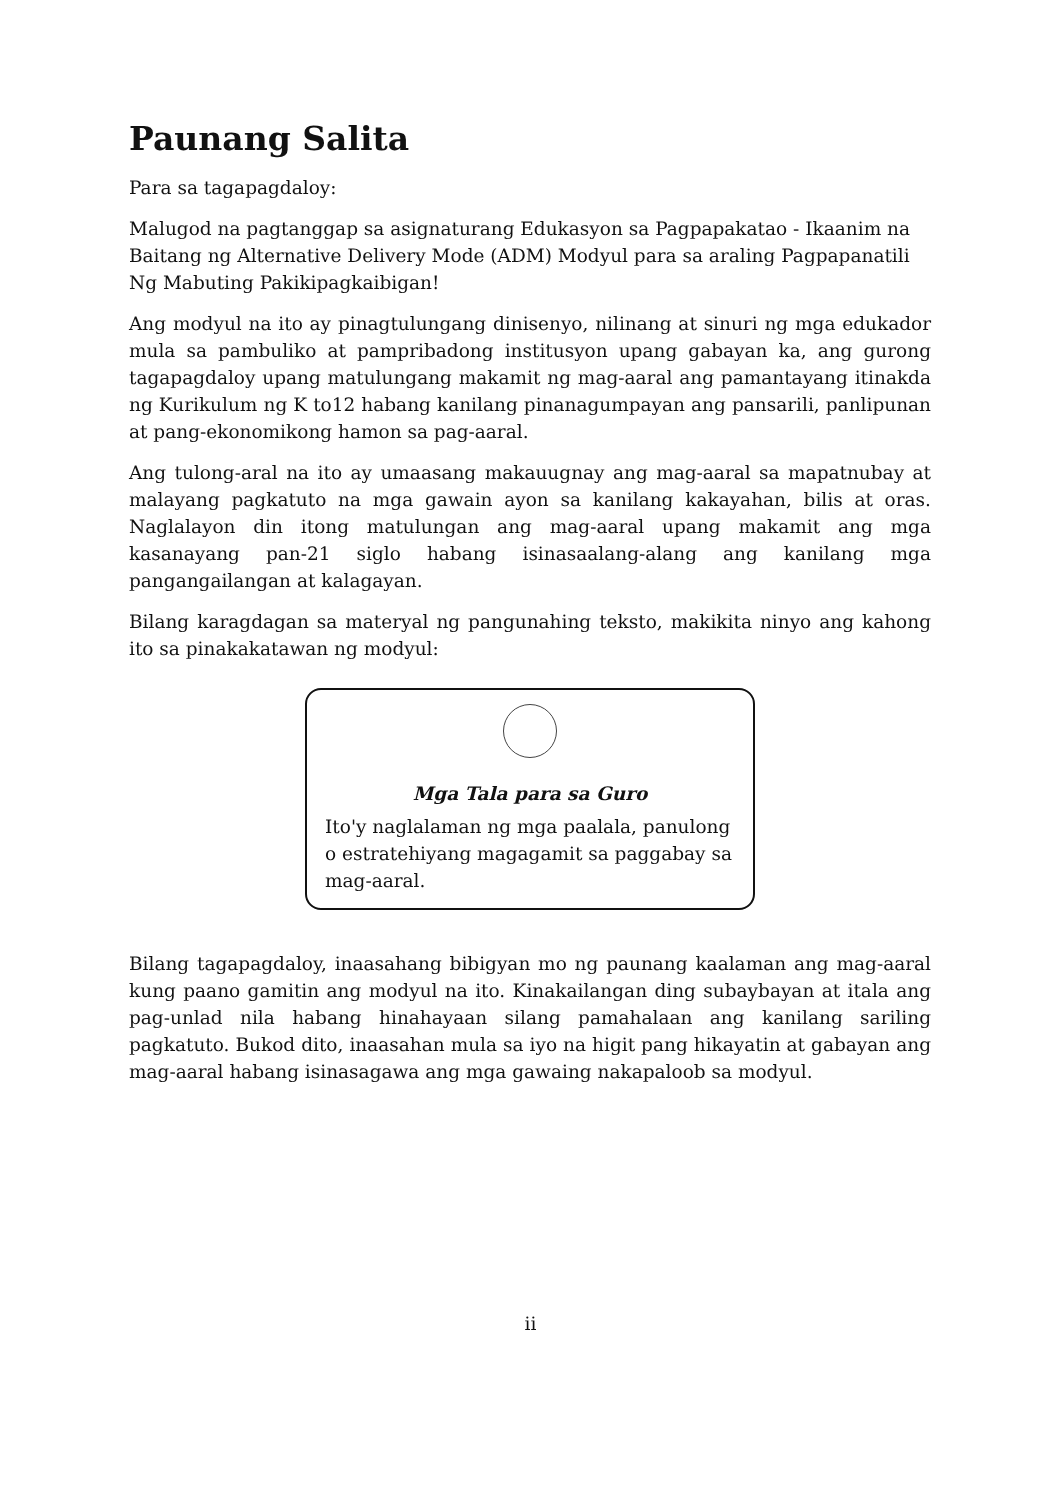Paunang Salita
Para sa tagapagdaloy:
Malugod na pagtanggap sa asignaturang Edukasyon sa Pagpapakatao - Ikaanim na Baitang ng Alternative Delivery Mode (ADM) Modyul para sa araling Pagpapanatili Ng Mabuting Pakikipagkaibigan!
Ang modyul na ito ay pinagtulungang dinisenyo, nilinang at sinuri ng mga edukador mula sa pambuliko at pampribadong institusyon upang gabayan ka, ang gurong tagapagdaloy upang matulungang makamit ng mag-aaral ang pamantayang itinakda ng Kurikulum ng K to12 habang kanilang pinanagumpayan ang pansarili, panlipunan at pang-ekonomikong hamon sa pag-aaral.
Ang tulong-aral na ito ay umaasang makauugnay ang mag-aaral sa mapatnubay at malayang pagkatuto na mga gawain ayon sa kanilang kakayahan, bilis at oras. Naglalayon din itong matulungan ang mag-aaral upang makamit ang mga kasanayang pan-21 siglo habang isinasaalang-alang ang kanilang mga pangangailangan at kalagayan.
Bilang karagdagan sa materyal ng pangunahing teksto, makikita ninyo ang kahong ito sa pinakakatawan ng modyul:
Mga Tala para sa Guro
Ito'y naglalaman ng mga paalala, panulong o estratehiyang magagamit sa paggabay sa mag-aaral.
Bilang tagapagdaloy, inaasahang bibigyan mo ng paunang kaalaman ang mag-aaral kung paano gamitin ang modyul na ito. Kinakailangan ding subaybayan at itala ang pag-unlad nila habang hinahayaan silang pamahalaan ang kanilang sariling pagkatuto. Bukod dito, inaasahan mula sa iyo na higit pang hikayatin at gabayan ang mag-aaral habang isinasagawa ang mga gawaing nakapaloob sa modyul.
ii